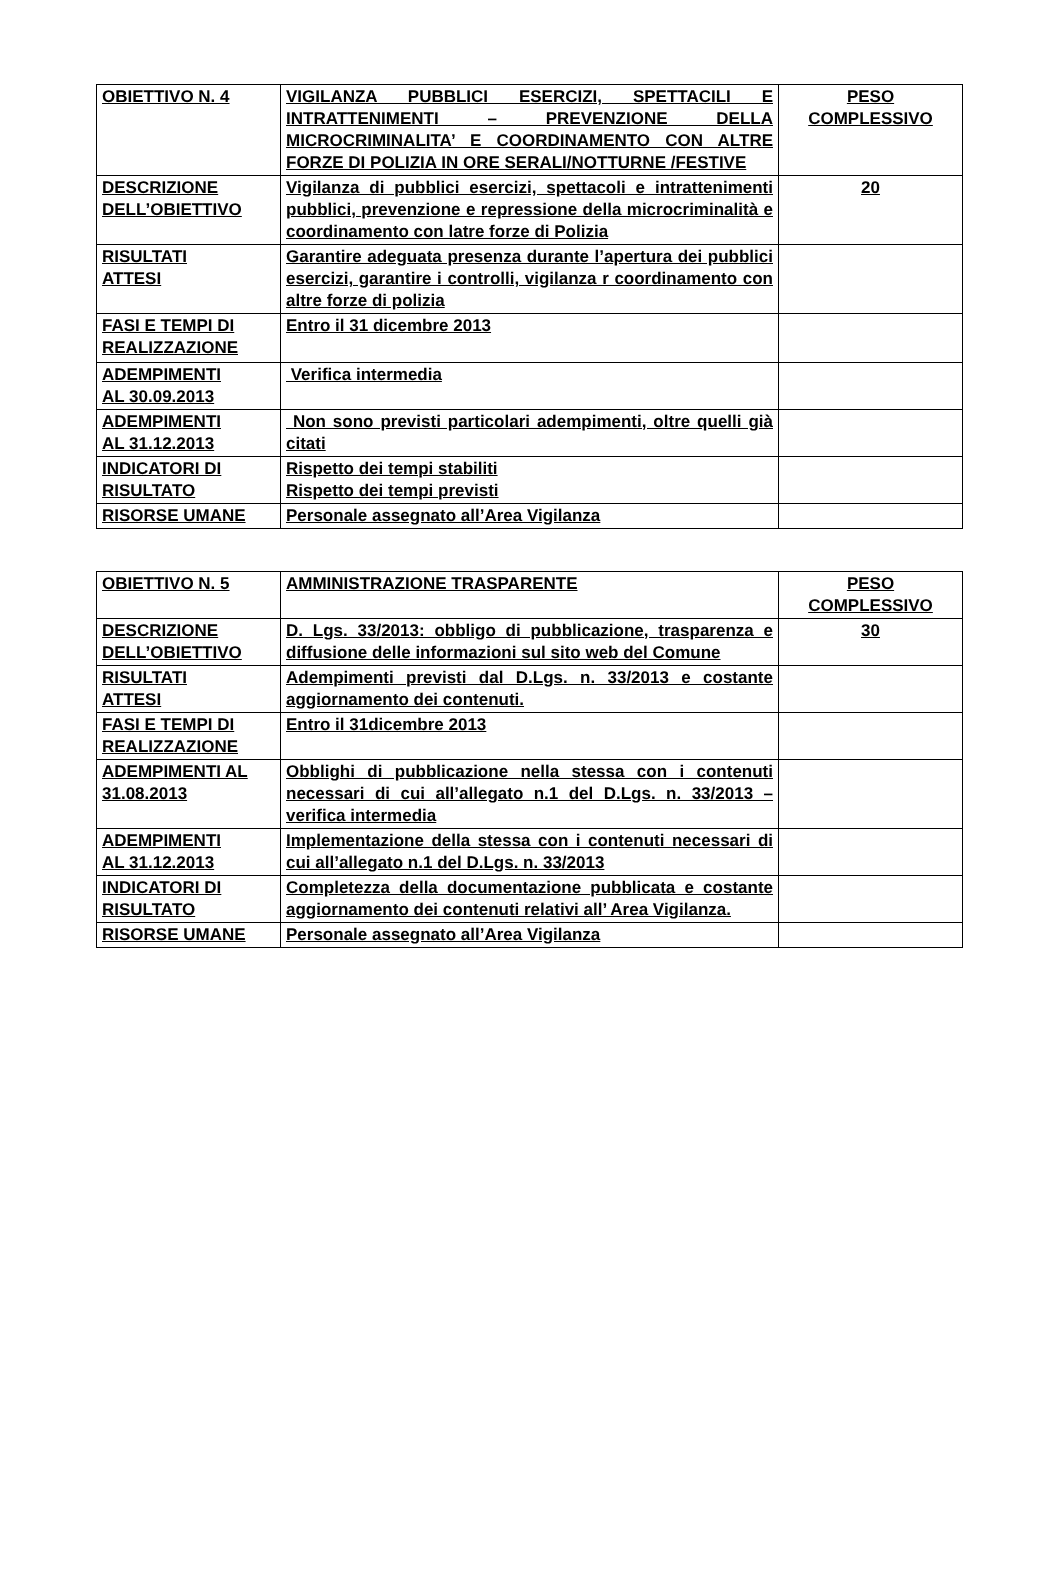| OBIETTIVO N. 4 | VIGILANZA PUBBLICI ESERCIZI, SPETTACILI E INTRATTENIMENTI – PREVENZIONE DELLA MICROCRIMINALITA’ E COORDINAMENTO CON ALTRE FORZE DI POLIZIA IN ORE SERALI/NOTTURNE /FESTIVE | PESO COMPLESSIVO |
| DESCRIZIONE DELL’OBIETTIVO | Vigilanza di pubblici esercizi, spettacoli e intrattenimenti pubblici, prevenzione e repressione della microcriminalità e coordinamento con latre forze di Polizia | 20 |
| RISULTATI ATTESI | Garantire adeguata presenza durante l’apertura dei pubblici esercizi, garantire i controlli, vigilanza r coordinamento con altre forze di polizia | |
| FASI E TEMPI DI REALIZZAZIONE | Entro il 31 dicembre 2013 | |
| ADEMPIMENTI AL 30.09.2013 | Verifica intermedia | |
| ADEMPIMENTI AL 31.12.2013 | Non sono previsti particolari adempimenti, oltre quelli già citati | |
| INDICATORI DI RISULTATO | Rispetto dei tempi stabiliti Rispetto dei tempi previsti | |
| RISORSE UMANE | Personale assegnato all’Area Vigilanza | |
| OBIETTIVO N. 5 | AMMINISTRAZIONE TRASPARENTE | PESO COMPLESSIVO |
| DESCRIZIONE DELL’OBIETTIVO | D. Lgs. 33/2013: obbligo di pubblicazione, trasparenza e diffusione delle informazioni sul sito web del Comune | 30 |
| RISULTATI ATTESI | Adempimenti previsti dal D.Lgs. n. 33/2013 e costante aggiornamento dei contenuti. | |
| FASI E TEMPI DI REALIZZAZIONE | Entro il 31dicembre 2013 | |
| ADEMPIMENTI AL 31.08.2013 | Obblighi di pubblicazione nella stessa con i contenuti necessari di cui all’allegato n.1 del D.Lgs. n. 33/2013 – verifica intermedia | |
| ADEMPIMENTI AL 31.12.2013 | Implementazione della stessa con i contenuti necessari di cui all’allegato n.1 del D.Lgs. n. 33/2013 | |
| INDICATORI DI RISULTATO | Completezza della documentazione pubblicata e costante aggiornamento dei contenuti relativi all’ Area Vigilanza. | |
| RISORSE UMANE | Personale assegnato all’Area Vigilanza | |